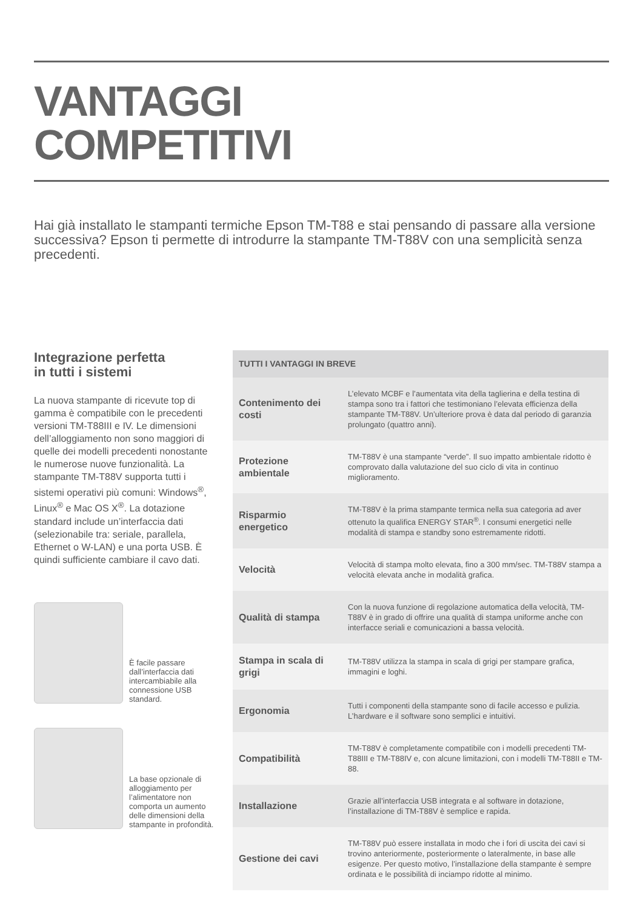VANTAGGI
COMPETITIVI
Hai già installato le stampanti termiche Epson TM-T88 e stai pensando di passare alla versione successiva? Epson ti permette di introdurre la stampante TM-T88V con una semplicità senza precedenti.
Integrazione perfetta
in tutti i sistemi
La nuova stampante di ricevute top di gamma è compatibile con le precedenti versioni TM-T88III e IV. Le dimensioni dell’alloggiamento non sono maggiori di quelle dei modelli precedenti nonostante le numerose nuove funzionalità. La stampante TM-T88V supporta tutti i sistemi operativi più comuni: Windows<sup>®</sup>, Linux<sup>®</sup> e Mac OS X<sup>®</sup>. La dotazione standard include un’interfaccia dati (selezionabile tra: seriale, parallela, Ethernet o W-LAN) e una porta USB. È quindi sufficiente cambiare il cavo dati.
È facile passare dall’interfaccia dati intercambiabile alla connessione USB standard.
La base opzionale di alloggiamento per l’alimentatore non comporta un aumento delle dimensioni della stampante in profondità.
| TUTTI I VANTAGGI IN BREVE | |
| --- | --- |
| Contenimento dei costi | L’elevato MCBF e l’aumentata vita della taglierina e della testina di stampa sono tra i fattori che testimoniano l’elevata efficienza della stampante TM-T88V. Un’ulteriore prova è data dal periodo di garanzia prolungato (quattro anni). |
| Protezione ambientale | TM-T88V è una stampante “verde”. Il suo impatto ambientale ridotto è comprovato dalla valutazione del suo ciclo di vita in continuo miglioramento. |
| Risparmio energetico | TM-T88V è la prima stampante termica nella sua categoria ad aver ottenuto la qualifica ENERGY STAR<sup>®</sup>. I consumi energetici nelle modalità di stampa e standby sono estremamente ridotti. |
| Velocità | Velocità di stampa molto elevata, fino a 300 mm/sec. TM-T88V stampa a velocità elevata anche in modalità grafica. |
| Qualità di stampa | Con la nuova funzione di regolazione automatica della velocità, TM-T88V è in grado di offrire una qualità di stampa uniforme anche con interfacce seriali e comunicazioni a bassa velocità. |
| Stampa in scala di grigi | TM-T88V utilizza la stampa in scala di grigi per stampare grafica, immagini e loghi. |
| Ergonomia | Tutti i componenti della stampante sono di facile accesso e pulizia. L’hardware e il software sono semplici e intuitivi. |
| Compatibilità | TM-T88V è completamente compatibile con i modelli precedenti TM-T88III e TM-T88IV e, con alcune limitazioni, con i modelli TM-T88II e TM-88. |
| Installazione | Grazie all’interfaccia USB integrata e al software in dotazione, l’installazione di TM-T88V è semplice e rapida. |
| Gestione dei cavi | TM-T88V può essere installata in modo che i fori di uscita dei cavi si trovino anteriormente, posteriormente o lateralmente, in base alle esigenze. Per questo motivo, l’installazione della stampante è sempre ordinata e le possibilità di inciampo ridotte al minimo. |